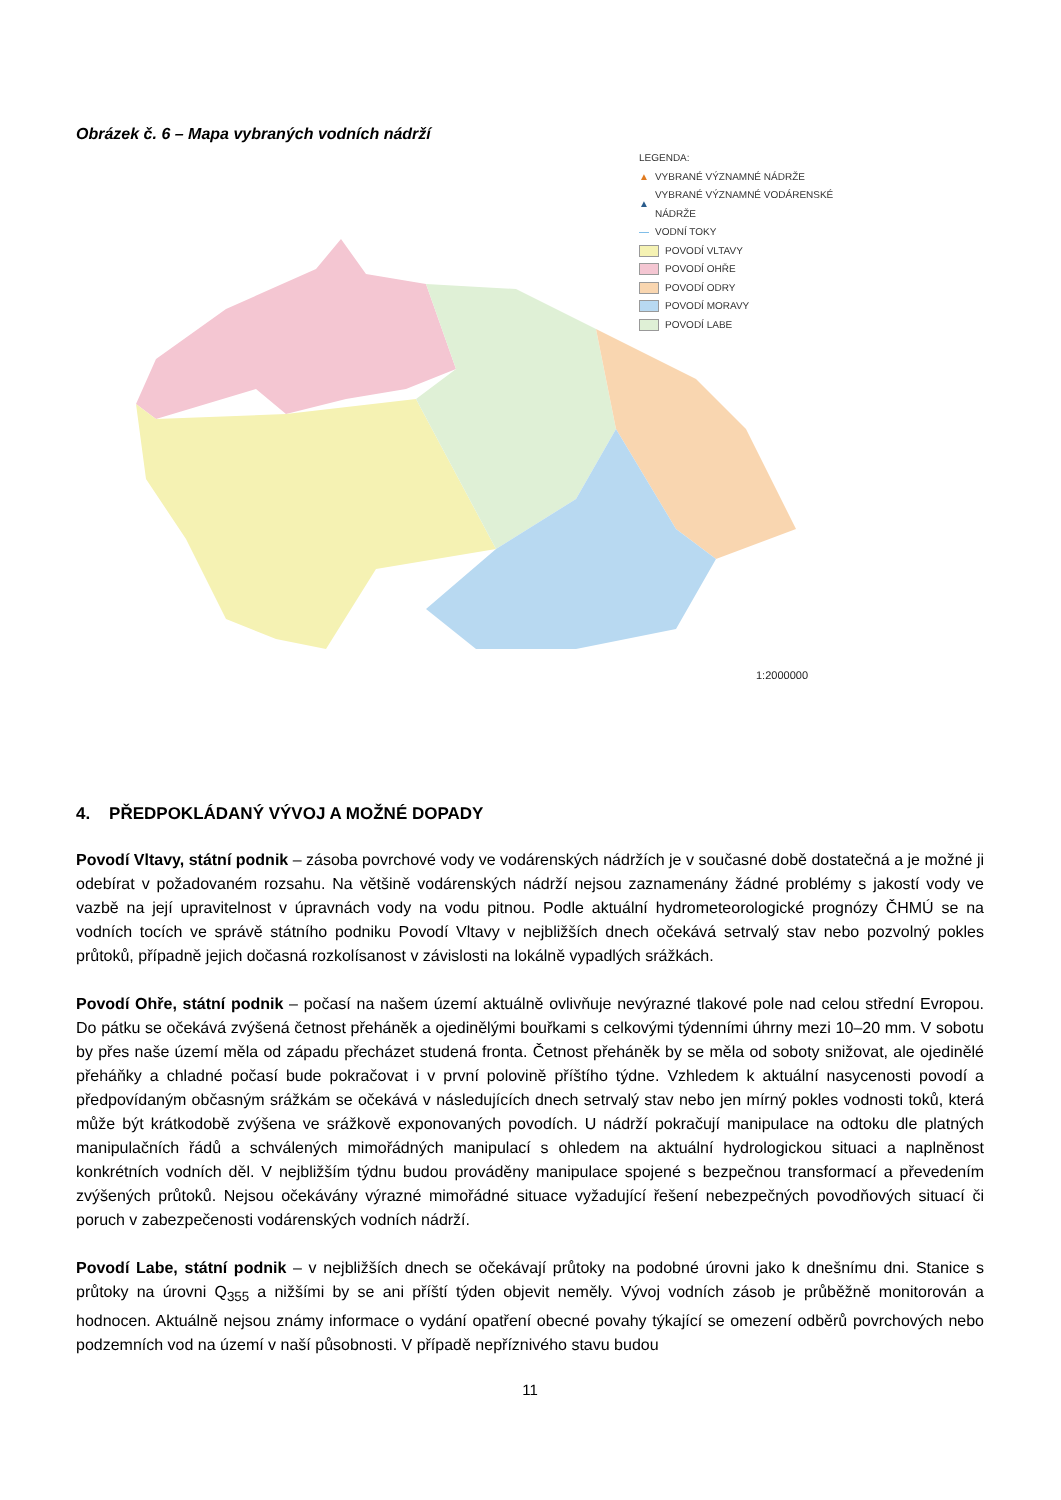Obrázek č. 6 – Mapa vybraných vodních nádrží
LEGENDA:
▲ VYBRANÉ VÝZNAMNÉ NÁDRŽE
▲ VYBRANÉ VÝZNAMNÉ VODÁRENSKÉ NÁDRŽE
— VODNÍ TOKY
POVODÍ VLTAVY
POVODÍ OHŘE
POVODÍ ODRY
POVODÍ MORAVY
POVODÍ LABE
1:2000000
4. PŘEDPOKLÁDANÝ VÝVOJ A MOŽNÉ DOPADY
Povodí Vltavy, státní podnik – zásoba povrchové vody ve vodárenských nádržích je v současné době dostatečná a je možné ji odebírat v požadovaném rozsahu. Na většině vodárenských nádrží nejsou zaznamenány žádné problémy s jakostí vody ve vazbě na její upravitelnost v úpravnách vody na vodu pitnou. Podle aktuální hydrometeorologické prognózy ČHMÚ se na vodních tocích ve správě státního podniku Povodí Vltavy v nejbližších dnech očekává setrvalý stav nebo pozvolný pokles průtoků, případně jejich dočasná rozkolísanost v závislosti na lokálně vypadlých srážkách.
Povodí Ohře, státní podnik – počasí na našem území aktuálně ovlivňuje nevýrazné tlakové pole nad celou střední Evropou. Do pátku se očekává zvýšená četnost přeháněk a ojedinělými bouřkami s celkovými týdenními úhrny mezi 10–20 mm. V sobotu by přes naše území měla od západu přecházet studená fronta. Četnost přeháněk by se měla od soboty snižovat, ale ojedinělé přeháňky a chladné počasí bude pokračovat i v první polovině příštího týdne. Vzhledem k aktuální nasycenosti povodí a předpovídaným občasným srážkám se očekává v následujících dnech setrvalý stav nebo jen mírný pokles vodnosti toků, která může být krátkodobě zvýšena ve srážkově exponovaných povodích. U nádrží pokračují manipulace na odtoku dle platných manipulačních řádů a schválených mimořádných manipulací s ohledem na aktuální hydrologickou situaci a naplněnost konkrétních vodních děl. V nejbližším týdnu budou prováděny manipulace spojené s bezpečnou transformací a převedením zvýšených průtoků. Nejsou očekávány výrazné mimořádné situace vyžadující řešení nebezpečných povodňových situací či poruch v zabezpečenosti vodárenských vodních nádrží.
Povodí Labe, státní podnik – v nejbližších dnech se očekávají průtoky na podobné úrovni jako k dnešnímu dni. Stanice s průtoky na úrovni Q<sub>355</sub> a nižšími by se ani příští týden objevit neměly. Vývoj vodních zásob je průběžně monitorován a hodnocen. Aktuálně nejsou známy informace o vydání opatření obecné povahy týkající se omezení odběrů povrchových nebo podzemních vod na území v naší působnosti. V případě nepříznivého stavu budou
11